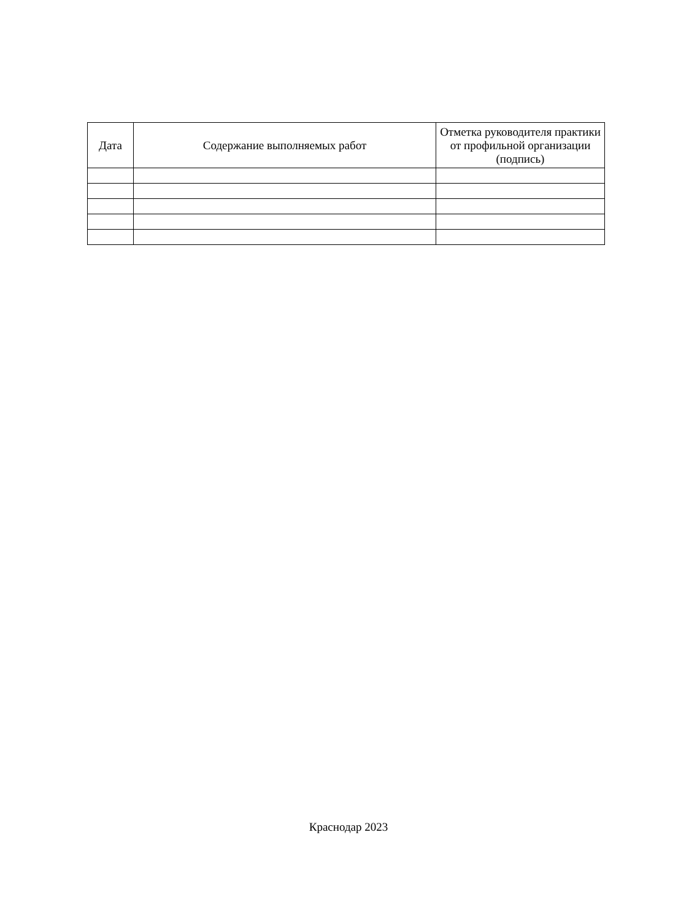| Дата | Содержание выполняемых работ | Отметка руководителя практики от профильной организации (подпись) |
| --- | --- | --- |
Краснодар 2023